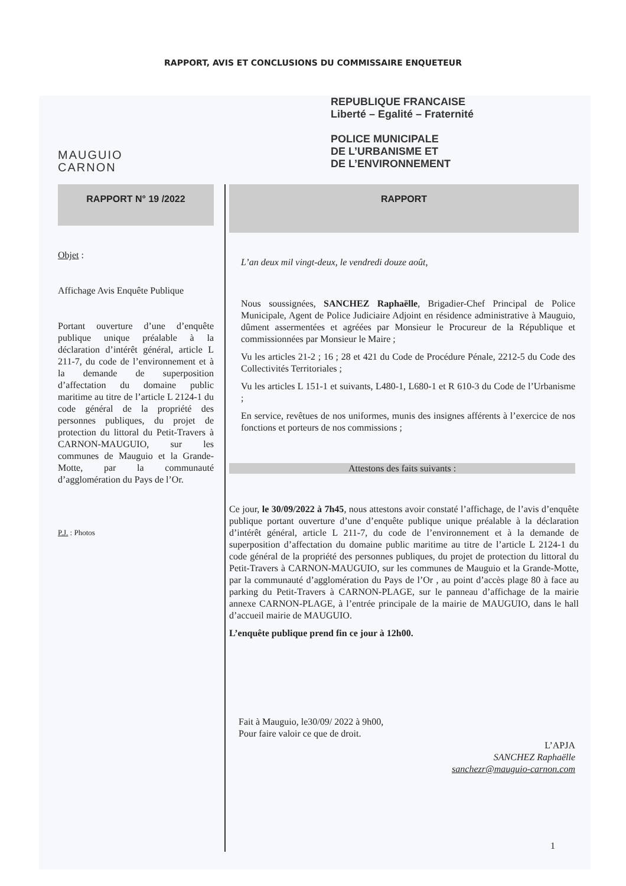RAPPORT, AVIS ET CONCLUSIONS DU COMMISSAIRE ENQUETEUR
MAUGUIO
CARNON
REPUBLIQUE FRANCAISE
Liberté – Egalité – Fraternité
POLICE MUNICIPALE
DE L’URBANISME ET
DE L’ENVIRONNEMENT
RAPPORT N° 19 /2022
Objet :
Affichage Avis Enquête Publique
Portant ouverture d’une d’enquête publique unique préalable à la déclaration d’intérêt général, article L 211-7, du code de l’environnement et à la demande de superposition d’affectation du domaine public maritime au titre de l’article L 2124-1 du code général de la propriété des personnes publiques, du projet de protection du littoral du Petit-Travers à CARNON-MAUGUIO, sur les communes de Mauguio et la Grande-Motte, par la communauté d’agglomération du Pays de l’Or.
P.J. : Photos
RAPPORT
L’an deux mil vingt-deux, le vendredi douze août,
Nous soussignées, SANCHEZ Raphaëlle, Brigadier-Chef Principal de Police Municipale, Agent de Police Judiciaire Adjoint en résidence administrative à Mauguio, dûment assermentées et agréées par Monsieur le Procureur de la République et commissionnées par Monsieur le Maire ;
Vu les articles 21-2 ; 16 ; 28 et 421 du Code de Procédure Pénale, 2212-5 du Code des Collectivités Territoriales ;
Vu les articles L 151-1 et suivants, L480-1, L680-1 et R 610-3 du Code de l’Urbanisme ;
En service, revêtues de nos uniformes, munis des insignes afférents à l’exercice de nos fonctions et porteurs de nos commissions ;
Attestons des faits suivants :
Ce jour, le 30/09/2022 à 7h45, nous attestons avoir constaté l’affichage, de l’avis d’enquête publique portant ouverture d’une d’enquête publique unique préalable à la déclaration d’intérêt général, article L 211-7, du code de l’environnement et à la demande de superposition d’affectation du domaine public maritime au titre de l’article L 2124-1 du code général de la propriété des personnes publiques, du projet de protection du littoral du Petit-Travers à CARNON-MAUGUIO, sur les communes de Mauguio et la Grande-Motte, par la communauté d’agglomération du Pays de l’Or , au point d’accès plage 80 à face au parking du Petit-Travers à CARNON-PLAGE, sur le panneau d’affichage de la mairie annexe CARNON-PLAGE, à l’entrée principale de la mairie de MAUGUIO, dans le hall d’accueil mairie de MAUGUIO.
L’enquête publique prend fin ce jour à 12h00.
Fait à Mauguio, le30/09/ 2022 à 9h00,
Pour faire valoir ce que de droit.
L’APJA
SANCHEZ Raphaëlle
sanchezr@mauguio-carnon.com
1